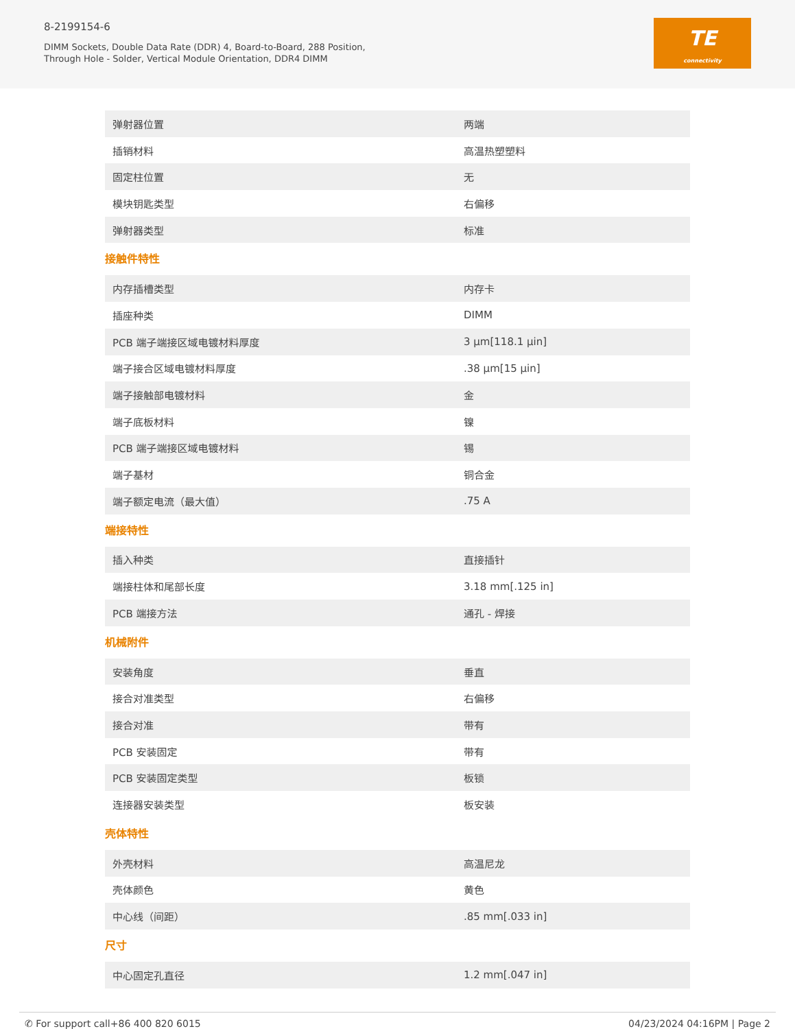8-2199154-6
DIMM Sockets, Double Data Rate (DDR) 4, Board-to-Board, 288 Position, Through Hole - Solder, Vertical Module Orientation, DDR4 DIMM
TE
connectivity
| 弹射器位置 | 两端 |
| 插销材料 | 高温热塑塑料 |
| 固定柱位置 | 无 |
| 模块钥匙类型 | 右偏移 |
| 弹射器类型 | 标准 |
接触件特性
| 内存插槽类型 | 内存卡 |
| 插座种类 | DIMM |
| PCB 端子端接区域电镀材料厚度 | 3 µm[118.1 µin] |
| 端子接合区域电镀材料厚度 | .38 µm[15 µin] |
| 端子接触部电镀材料 | 金 |
| 端子底板材料 | 镍 |
| PCB 端子端接区域电镀材料 | 锡 |
| 端子基材 | 铜合金 |
| 端子额定电流（最大值） | .75 A |
端接特性
| 插入种类 | 直接插针 |
| 端接柱体和尾部长度 | 3.18 mm[.125 in] |
| PCB 端接方法 | 通孔 - 焊接 |
机械附件
| 安装角度 | 垂直 |
| 接合对准类型 | 右偏移 |
| 接合对准 | 带有 |
| PCB 安装固定 | 带有 |
| PCB 安装固定类型 | 板锁 |
| 连接器安装类型 | 板安装 |
壳体特性
| 外壳材料 | 高温尼龙 |
| 壳体颜色 | 黄色 |
| 中心线（间距） | .85 mm[.033 in] |
尺寸
| 中心固定孔直径 | 1.2 mm[.047 in] |
✆ For support call+86 400 820 6015 04/23/2024 04:16PM | Page 2